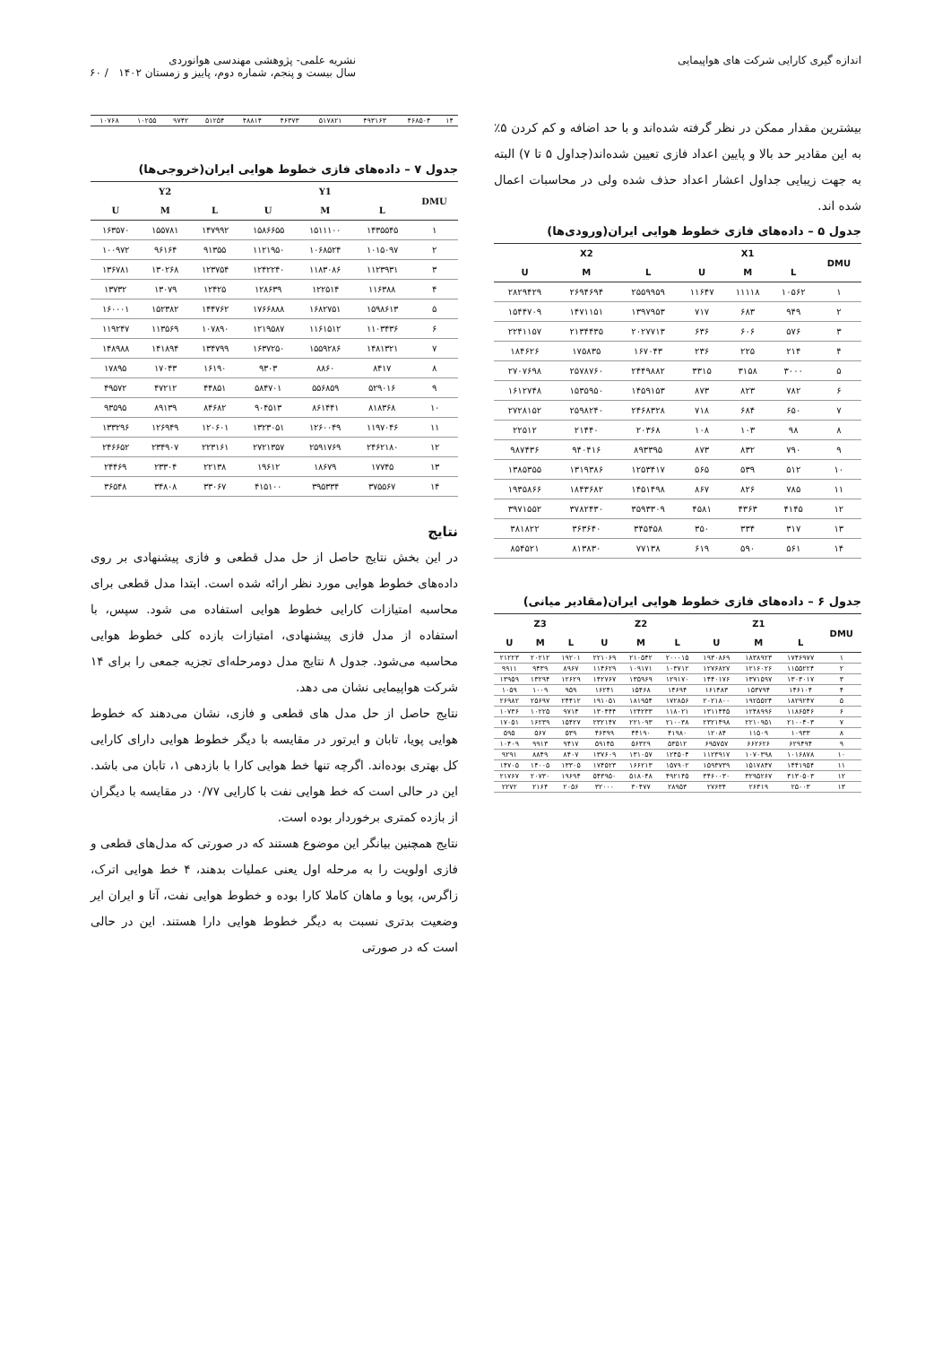اندازه گیری کارایی شرکت های هواپیمایی
نشریه علمی- پژوهشی مهندسی هوانوردی
سال بیست و پنجم، شماره دوم، پاییز و زمستان ۱۴۰۲ / ۶۰
بیشترین مقدار ممکن در نظر گرفته شده‌اند و با حد اضافه و کم کردن ۵٪ به این مقادیر حد بالا و پایین اعداد فازی تعیین شده‌اند(جداول ۵ تا ۷) البته به جهت زیبایی جداول اعشار اعداد حذف شده ولی در محاسبات اعمال شده اند.
جدول ۵ – داده‌های فازی خطوط هوایی ایران(ورودی‌ها)
| DMU | X1 | | | X2 | | |
| --- | --- | --- | --- | --- | --- | --- |
| | L | M | U | L | M | U |
| ۱ | ۱۰۵۶۲ | ۱۱۱۱۸ | ۱۱۶۴۷ | ۲۵۵۹۹۵۹ | ۲۶۹۴۶۹۴ | ۲۸۲۹۴۲۹ |
| ۲ | ۹۴۹ | ۶۸۳ | ۷۱۷ | ۱۳۹۷۹۵۳ | ۱۴۷۱۱۵۱ | ۱۵۴۴۷۰۹ |
| ۳ | ۵۷۶ | ۶۰۶ | ۶۳۶ | ۲۰۲۷۷۱۳ | ۲۱۳۴۴۳۵ | ۲۲۴۱۱۵۷ |
| ۴ | ۲۱۴ | ۲۲۵ | ۲۳۶ | ۱۶۷۰۴۳ | ۱۷۵۸۳۵ | ۱۸۴۶۲۶ |
| ۵ | ۳۰۰۰ | ۳۱۵۸ | ۳۳۱۵ | ۲۴۴۹۸۸۲ | ۲۵۷۸۷۶۰ | ۲۷۰۷۶۹۸ |
| ۶ | ۷۸۲ | ۸۲۳ | ۸۷۳ | ۱۴۵۹۱۵۳ | ۱۵۳۵۹۵۰ | ۱۶۱۲۷۴۸ |
| ۷ | ۶۵۰ | ۶۸۴ | ۷۱۸ | ۲۴۶۸۳۲۸ | ۲۵۹۸۲۴۰ | ۲۷۲۸۱۵۲ |
| ۸ | ۹۸ | ۱۰۳ | ۱۰۸ | ۲۰۳۶۸ | ۲۱۴۴۰ | ۲۲۵۱۲ |
| ۹ | ۷۹۰ | ۸۳۲ | ۸۷۳ | ۸۹۳۳۹۵ | ۹۴۰۴۱۶ | ۹۸۷۴۳۶ |
| ۱۰ | ۵۱۲ | ۵۳۹ | ۵۶۵ | ۱۲۵۳۴۱۷ | ۱۳۱۹۳۸۶ | ۱۳۸۵۳۵۵ |
| ۱۱ | ۷۸۵ | ۸۲۶ | ۸۶۷ | ۱۴۵۱۴۹۸ | ۱۸۴۳۶۸۲ | ۱۹۳۵۸۶۶ |
| ۱۲ | ۴۱۴۵ | ۴۳۶۳ | ۴۵۸۱ | ۳۵۹۳۳۰۹ | ۳۷۸۲۴۳۰ | ۳۹۷۱۵۵۲ |
| ۱۳ | ۳۱۷ | ۳۳۴ | ۳۵۰ | ۳۴۵۴۵۸ | ۳۶۳۶۴۰ | ۳۸۱۸۲۲ |
| ۱۴ | ۵۶۱ | ۵۹۰ | ۶۱۹ | ۷۷۱۳۸ | ۸۱۳۸۳۰ | ۸۵۴۵۲۱ |
جدول ۶ – داده‌های فازی خطوط هوایی ایران(مقادیر میانی)
| DMU | Z1 | | | Z2 | | | Z3 | | |
| --- | --- | --- | --- | --- | --- | --- | --- | --- | --- |
| | L | M | U | L | M | U | L | M | U |
| ۱ | ۱۷۴۶۹۷۷ | ۱۸۳۸۹۲۳ | ۱۹۳۰۸۶۹ | ۲۰۰۰۱۵ | ۲۱۰۵۴۲ | ۲۲۱۰۶۹ | ۱۹۲۰۱ | ۲۰۲۱۲ | ۲۱۲۲۳ |
| ۲ | ۱۱۵۵۲۲۴ | ۱۲۱۶۰۲۶ | ۱۲۷۶۸۲۷ | ۱۰۳۷۱۲ | ۱۰۹۱۷۱ | ۱۱۴۶۲۹ | ۸۹۶۷ | ۹۴۳۹ | ۹۹۱۱ |
| ۳ | ۱۳۰۳۰۱۷ | ۱۳۷۱۵۹۷ | ۱۴۴۰۱۷۶ | ۱۲۹۱۷۰ | ۱۳۵۹۶۹ | ۱۴۲۷۶۷ | ۱۲۶۲۹ | ۱۳۲۹۴ | ۱۳۹۵۹ |
| ۴ | ۱۴۶۱۰۴ | ۱۵۳۷۹۴ | ۱۶۱۴۸۳ | ۱۴۶۹۴ | ۱۵۴۶۸ | ۱۶۲۴۱ | ۹۵۹ | ۱۰۰۹ | ۱۰۵۹ |
| ۵ | ۱۸۲۹۲۴۷ | ۱۹۲۵۵۲۴ | ۲۰۲۱۸۰۰ | ۱۷۲۸۵۶ | ۱۸۱۹۵۴ | ۱۹۱۰۵۱ | ۲۴۴۱۲ | ۲۵۶۹۷ | ۲۶۹۸۲ |
| ۶ | ۱۱۸۶۵۴۶ | ۱۲۴۸۹۹۶ | ۱۳۱۱۴۴۵ | ۱۱۸۰۲۱ | ۱۲۴۲۳۳ | ۱۳۰۴۴۴ | ۹۷۱۴ | ۱۰۲۲۵ | ۱۰۷۳۶ |
| ۷ | ۲۱۰۰۴۰۳ | ۲۲۱۰۹۵۱ | ۲۳۲۱۴۹۸ | ۲۱۰۰۳۸ | ۲۲۱۰۹۳ | ۲۳۲۱۴۷ | ۱۵۴۲۷ | ۱۶۲۳۹ | ۱۷۰۵۱ |
| ۸ | ۱۰۹۳۳ | ۱۱۵۰۹ | ۱۲۰۸۴ | ۴۱۹۸۰ | ۴۴۱۹۰ | ۴۶۳۹۹ | ۵۳۹ | ۵۶۷ | ۵۹۵ |
| ۹ | ۶۲۹۴۹۴ | ۶۶۲۶۲۶ | ۶۹۵۷۵۷ | ۵۳۵۱۲ | ۵۶۳۲۹ | ۵۹۱۴۵ | ۹۴۱۷ | ۹۹۱۳ | ۱۰۴۰۹ |
| ۱۰ | ۱۰۱۶۸۷۸ | ۱۰۷۰۳۹۸ | ۱۱۲۳۹۱۷ | ۱۲۴۵۰۴ | ۱۳۱۰۵۷ | ۱۳۷۶۰۹ | ۸۴۰۷ | ۸۸۴۹ | ۹۲۹۱ |
| ۱۱ | ۱۴۴۱۹۵۴ | ۱۵۱۷۸۴۷ | ۱۵۹۳۷۳۹ | ۱۵۷۹۰۲ | ۱۶۶۲۱۳ | ۱۷۴۵۲۳ | ۱۳۳۰۵ | ۱۴۰۰۵ | ۱۴۷۰۵ |
| ۱۲ | ۳۱۳۰۵۰۳ | ۳۲۹۵۲۶۷ | ۳۴۶۰۰۳۰ | ۴۹۲۱۴۵ | ۵۱۸۰۴۸ | ۵۴۳۹۵۰ | ۱۹۶۹۴ | ۲۰۷۳۰ | ۲۱۷۶۷ |
| ۱۳ | ۲۵۰۰۳ | ۲۶۳۱۹ | ۲۷۶۳۴ | ۲۸۹۵۳ | ۳۰۴۷۷ | ۳۲۰۰۰ | ۲۰۵۶ | ۲۱۶۴ | ۲۲۷۲ |
| ۱۴ | ۴۶۸۵۰۴ | ۴۹۳۱۶۳ | ۵۱۷۸۲۱ | ۴۶۳۷۳ | ۴۸۸۱۴ | ۵۱۲۵۴ | ۹۷۴۲ | ۱۰۲۵۵ | ۱۰۷۶۸ |
جدول ۷ – داده‌های فازی خطوط هوایی ایران(خروجی‌ها)
| DMU | Y1 | | | Y2 | | |
| --- | --- | --- | --- | --- | --- | --- |
| | L | M | U | L | M | U |
| ۱ | ۱۴۳۵۵۴۵ | ۱۵۱۱۱۰۰ | ۱۵۸۶۶۵۵ | ۱۴۷۹۹۲ | ۱۵۵۷۸۱ | ۱۶۳۵۷۰ |
| ۲ | ۱۰۱۵۰۹۷ | ۱۰۶۸۵۲۴ | ۱۱۲۱۹۵۰ | ۹۱۳۵۵ | ۹۶۱۶۴ | ۱۰۰۹۷۲ |
| ۳ | ۱۱۲۳۹۳۱ | ۱۱۸۳۰۸۶ | ۱۲۴۲۲۴۰ | ۱۲۳۷۵۴ | ۱۳۰۲۶۸ | ۱۳۶۷۸۱ |
| ۴ | ۱۱۶۳۸۸ | ۱۲۲۵۱۴ | ۱۲۸۶۳۹ | ۱۲۴۲۵ | ۱۳۰۷۹ | ۱۳۷۳۲ |
| ۵ | ۱۵۹۸۶۱۳ | ۱۶۸۲۷۵۱ | ۱۷۶۶۸۸۸ | ۱۴۴۷۶۲ | ۱۵۲۳۸۲ | ۱۶۰۰۰۱ |
| ۶ | ۱۱۰۳۴۳۶ | ۱۱۶۱۵۱۲ | ۱۲۱۹۵۸۷ | ۱۰۷۸۹۰ | ۱۱۳۵۶۹ | ۱۱۹۲۴۷ |
| ۷ | ۱۴۸۱۳۲۱ | ۱۵۵۹۲۸۶ | ۱۶۳۷۲۵۰ | ۱۳۴۷۹۹ | ۱۴۱۸۹۴ | ۱۴۸۹۸۸ |
| ۸ | ۸۴۱۷ | ۸۸۶۰ | ۹۳۰۳ | ۱۶۱۹۰ | ۱۷۰۴۳ | ۱۷۸۹۵ |
| ۹ | ۵۲۹۰۱۶ | ۵۵۶۸۵۹ | ۵۸۴۷۰۱ | ۴۴۸۵۱ | ۴۷۲۱۲ | ۴۹۵۷۲ |
| ۱۰ | ۸۱۸۳۶۸ | ۸۶۱۴۴۱ | ۹۰۴۵۱۳ | ۸۴۶۸۲ | ۸۹۱۳۹ | ۹۳۵۹۵ |
| ۱۱ | ۱۱۹۷۰۴۶ | ۱۲۶۰۰۴۹ | ۱۳۲۳۰۵۱ | ۱۲۰۶۰۱ | ۱۲۶۹۴۹ | ۱۳۳۲۹۶ |
| ۱۲ | ۲۴۶۲۱۸۰ | ۲۵۹۱۷۶۹ | ۲۷۲۱۳۵۷ | ۲۲۳۱۶۱ | ۲۳۴۹۰۷ | ۲۴۶۶۵۲ |
| ۱۳ | ۱۷۷۴۵ | ۱۸۶۷۹ | ۱۹۶۱۲ | ۲۲۱۳۸ | ۲۳۳۰۴ | ۲۴۴۶۹ |
| ۱۴ | ۳۷۵۵۶۷ | ۳۹۵۳۳۴ | ۴۱۵۱۰۰ | ۳۳۰۶۷ | ۳۴۸۰۸ | ۳۶۵۴۸ |
نتایج
در این بخش نتایج حاصل از حل مدل قطعی و فازی پیشنهادی بر روی داده‌های خطوط هوایی مورد نظر ارائه شده است. ابتدا مدل قطعی برای محاسبه امتیازات کارایی خطوط هوایی استفاده می شود. سپس، با استفاده از مدل فازی پیشنهادی، امتیازات بازده کلی خطوط هوایی محاسبه می‌شود. جدول ۸ نتایج مدل دومرحله‌ای تجزیه جمعی را برای ۱۴ شرکت هواپیمایی نشان می دهد.
نتایج حاصل از حل مدل های قطعی و فازی، نشان می‌دهند که خطوط هوایی پویا، تابان و ایرتور در مقایسه با دیگر خطوط هوایی دارای کارایی کل بهتری بوده‌اند. اگرچه تنها خط هوایی کارا با بازدهی ۱، تابان می باشد. این در حالی است که خط هوایی نفت با کارایی ۰/۷۷ در مقایسه با دیگران از بازده کمتری برخوردار بوده است.
نتایج همچنین بیانگر این موضوع هستند که در صورتی که مدل‌های قطعی و فازی اولویت را به مرحله اول یعنی عملیات بدهند، ۴ خط هوایی اترک، زاگرس، پویا و ماهان کاملا کارا بوده و خطوط هوایی نفت، آتا و ایران ایر وضعیت بدتری نسبت به دیگر خطوط هوایی دارا هستند. این در حالی است که در صورتی